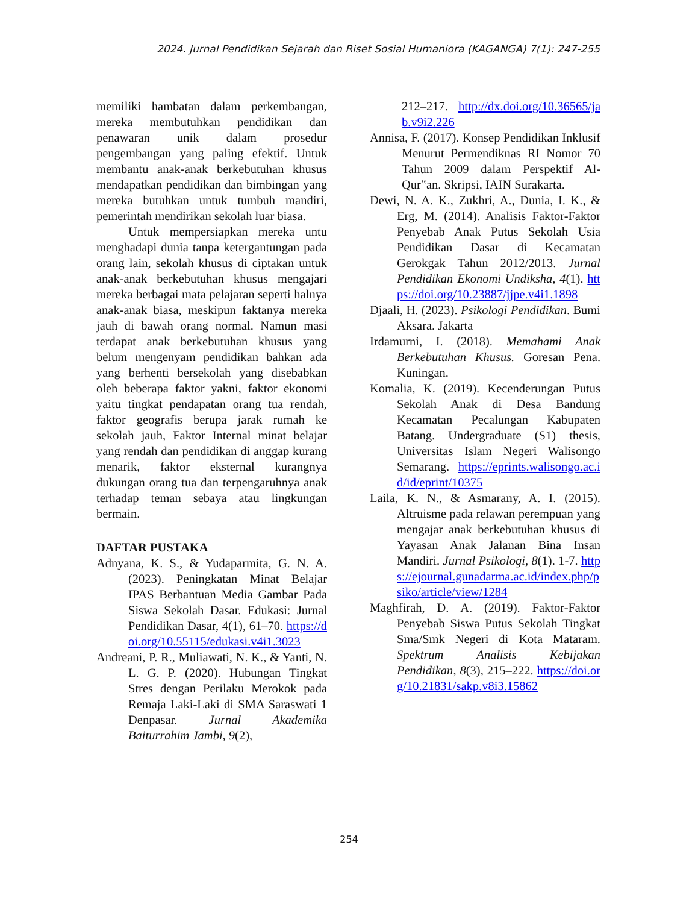2024. Jurnal Pendidikan Sejarah dan Riset Sosial Humaniora (KAGANGA) 7(1): 247-255
memiliki hambatan dalam perkembangan, mereka membutuhkan pendidikan dan penawaran unik dalam prosedur pengembangan yang paling efektif. Untuk membantu anak-anak berkebutuhan khusus mendapatkan pendidikan dan bimbingan yang mereka butuhkan untuk tumbuh mandiri, pemerintah mendirikan sekolah luar biasa.
Untuk mempersiapkan mereka untu menghadapi dunia tanpa ketergantungan pada orang lain, sekolah khusus di ciptakan untuk anak-anak berkebutuhan khusus mengajari mereka berbagai mata pelajaran seperti halnya anak-anak biasa, meskipun faktanya mereka jauh di bawah orang normal. Namun masi terdapat anak berkebutuhan khusus yang belum mengenyam pendidikan bahkan ada yang berhenti bersekolah yang disebabkan oleh beberapa faktor yakni, faktor ekonomi yaitu tingkat pendapatan orang tua rendah, faktor geografis berupa jarak rumah ke sekolah jauh, Faktor Internal minat belajar yang rendah dan pendidikan di anggap kurang menarik, faktor eksternal kurangnya dukungan orang tua dan terpengaruhnya anak terhadap teman sebaya atau lingkungan bermain.
DAFTAR PUSTAKA
Adnyana, K. S., & Yudaparmita, G. N. A. (2023). Peningkatan Minat Belajar IPAS Berbantuan Media Gambar Pada Siswa Sekolah Dasar. Edukasi: Jurnal Pendidikan Dasar, 4(1), 61–70. https://doi.org/10.55115/edukasi.v4i1.3023
Andreani, P. R., Muliawati, N. K., & Yanti, N. L. G. P. (2020). Hubungan Tingkat Stres dengan Perilaku Merokok pada Remaja Laki-Laki di SMA Saraswati 1 Denpasar. Jurnal Akademika Baiturrahim Jambi, 9(2),
212–217. http://dx.doi.org/10.36565/jab.v9i2.226
Annisa, F. (2017). Konsep Pendidikan Inklusif Menurut Permendiknas RI Nomor 70 Tahun 2009 dalam Perspektif Al-Qur‟an. Skripsi, IAIN Surakarta.
Dewi, N. A. K., Zukhri, A., Dunia, I. K., & Erg, M. (2014). Analisis Faktor-Faktor Penyebab Anak Putus Sekolah Usia Pendidikan Dasar di Kecamatan Gerokgak Tahun 2012/2013. Jurnal Pendidikan Ekonomi Undiksha, 4(1). https://doi.org/10.23887/jjpe.v4i1.1898
Djaali, H. (2023). Psikologi Pendidikan. Bumi Aksara. Jakarta
Irdamurni, I. (2018). Memahami Anak Berkebutuhan Khusus. Goresan Pena. Kuningan.
Komalia, K. (2019). Kecenderungan Putus Sekolah Anak di Desa Bandung Kecamatan Pecalungan Kabupaten Batang. Undergraduate (S1) thesis, Universitas Islam Negeri Walisongo Semarang. https://eprints.walisongo.ac.id/id/eprint/10375
Laila, K. N., & Asmarany, A. I. (2015). Altruisme pada relawan perempuan yang mengajar anak berkebutuhan khusus di Yayasan Anak Jalanan Bina Insan Mandiri. Jurnal Psikologi, 8(1). 1-7. https://ejournal.gunadarma.ac.id/index.php/psiko/article/view/1284
Maghfirah, D. A. (2019). Faktor-Faktor Penyebab Siswa Putus Sekolah Tingkat Sma/Smk Negeri di Kota Mataram. Spektrum Analisis Kebijakan Pendidikan, 8(3), 215–222. https://doi.org/10.21831/sakp.v8i3.15862
254